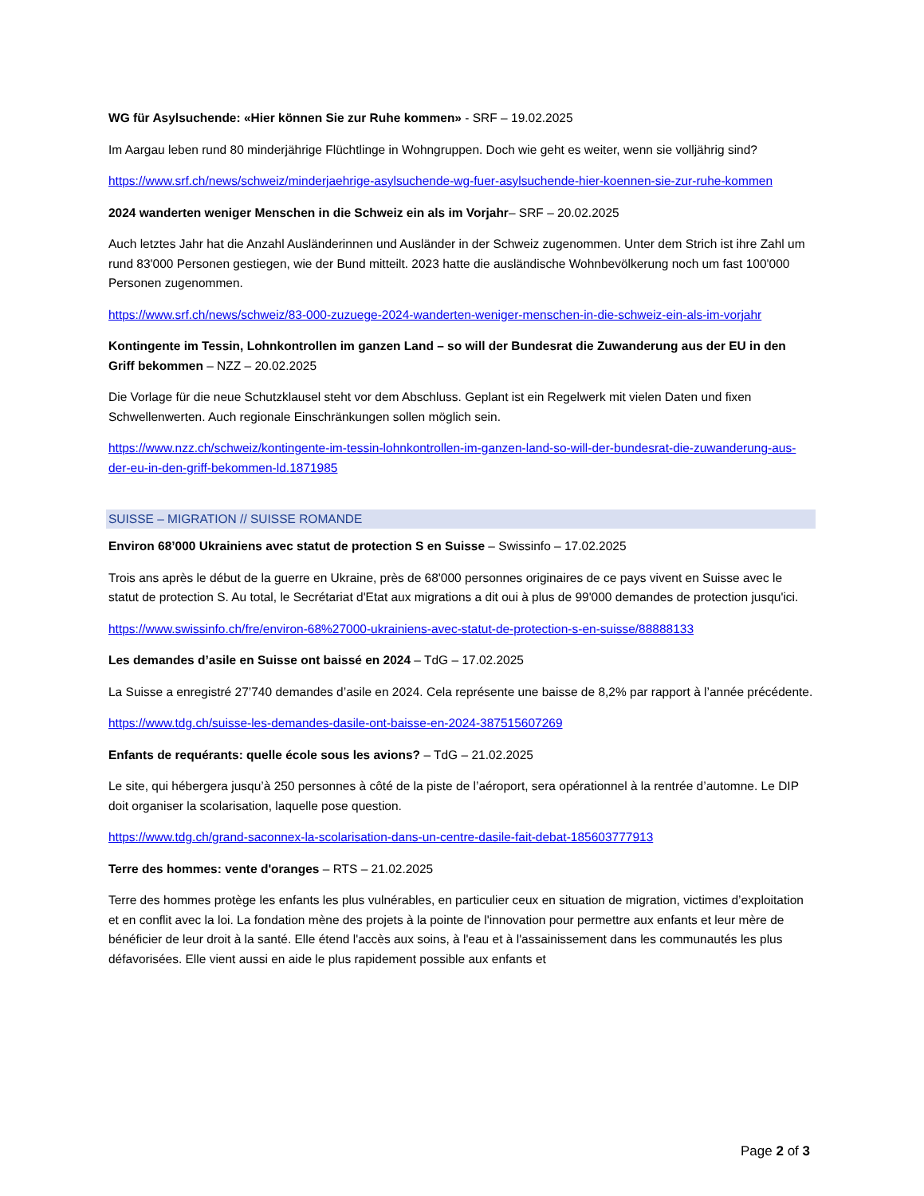WG für Asylsuchende: «Hier können Sie zur Ruhe kommen» - SRF – 19.02.2025
Im Aargau leben rund 80 minderjährige Flüchtlinge in Wohngruppen. Doch wie geht es weiter, wenn sie volljährig sind?
https://www.srf.ch/news/schweiz/minderjaehrige-asylsuchende-wg-fuer-asylsuchende-hier-koennen-sie-zur-ruhe-kommen
2024 wanderten weniger Menschen in die Schweiz ein als im Vorjahr– SRF – 20.02.2025
Auch letztes Jahr hat die Anzahl Ausländerinnen und Ausländer in der Schweiz zugenommen. Unter dem Strich ist ihre Zahl um rund 83'000 Personen gestiegen, wie der Bund mitteilt. 2023 hatte die ausländische Wohnbevölkerung noch um fast 100'000 Personen zugenommen.
https://www.srf.ch/news/schweiz/83-000-zuzuege-2024-wanderten-weniger-menschen-in-die-schweiz-ein-als-im-vorjahr
Kontingente im Tessin, Lohnkontrollen im ganzen Land – so will der Bundesrat die Zuwanderung aus der EU in den Griff bekommen – NZZ – 20.02.2025
Die Vorlage für die neue Schutzklausel steht vor dem Abschluss. Geplant ist ein Regelwerk mit vielen Daten und fixen Schwellenwerten. Auch regionale Einschränkungen sollen möglich sein.
https://www.nzz.ch/schweiz/kontingente-im-tessin-lohnkontrollen-im-ganzen-land-so-will-der-bundesrat-die-zuwanderung-aus-der-eu-in-den-griff-bekommen-ld.1871985
SUISSE – MIGRATION // SUISSE ROMANDE
Environ 68’000 Ukrainiens avec statut de protection S en Suisse – Swissinfo – 17.02.2025
Trois ans après le début de la guerre en Ukraine, près de 68'000 personnes originaires de ce pays vivent en Suisse avec le statut de protection S. Au total, le Secrétariat d'Etat aux migrations a dit oui à plus de 99'000 demandes de protection jusqu'ici.
https://www.swissinfo.ch/fre/environ-68%27000-ukrainiens-avec-statut-de-protection-s-en-suisse/88888133
Les demandes d’asile en Suisse ont baissé en 2024 – TdG – 17.02.2025
La Suisse a enregistré 27’740 demandes d’asile en 2024. Cela représente une baisse de 8,2% par rapport à l’année précédente.
https://www.tdg.ch/suisse-les-demandes-dasile-ont-baisse-en-2024-387515607269
Enfants de requérants: quelle école sous les avions? – TdG – 21.02.2025
Le site, qui hébergera jusqu’à 250 personnes à côté de la piste de l’aéroport, sera opérationnel à la rentrée d’automne. Le DIP doit organiser la scolarisation, laquelle pose question.
https://www.tdg.ch/grand-saconnex-la-scolarisation-dans-un-centre-dasile-fait-debat-185603777913
Terre des hommes: vente d'oranges – RTS – 21.02.2025
Terre des hommes protège les enfants les plus vulnérables, en particulier ceux en situation de migration, victimes d’exploitation et en conflit avec la loi. La fondation mène des projets à la pointe de l'innovation pour permettre aux enfants et leur mère de bénéficier de leur droit à la santé. Elle étend l'accès aux soins, à l'eau et à l'assainissement dans les communautés les plus défavorisées. Elle vient aussi en aide le plus rapidement possible aux enfants et
Page 2 of 3